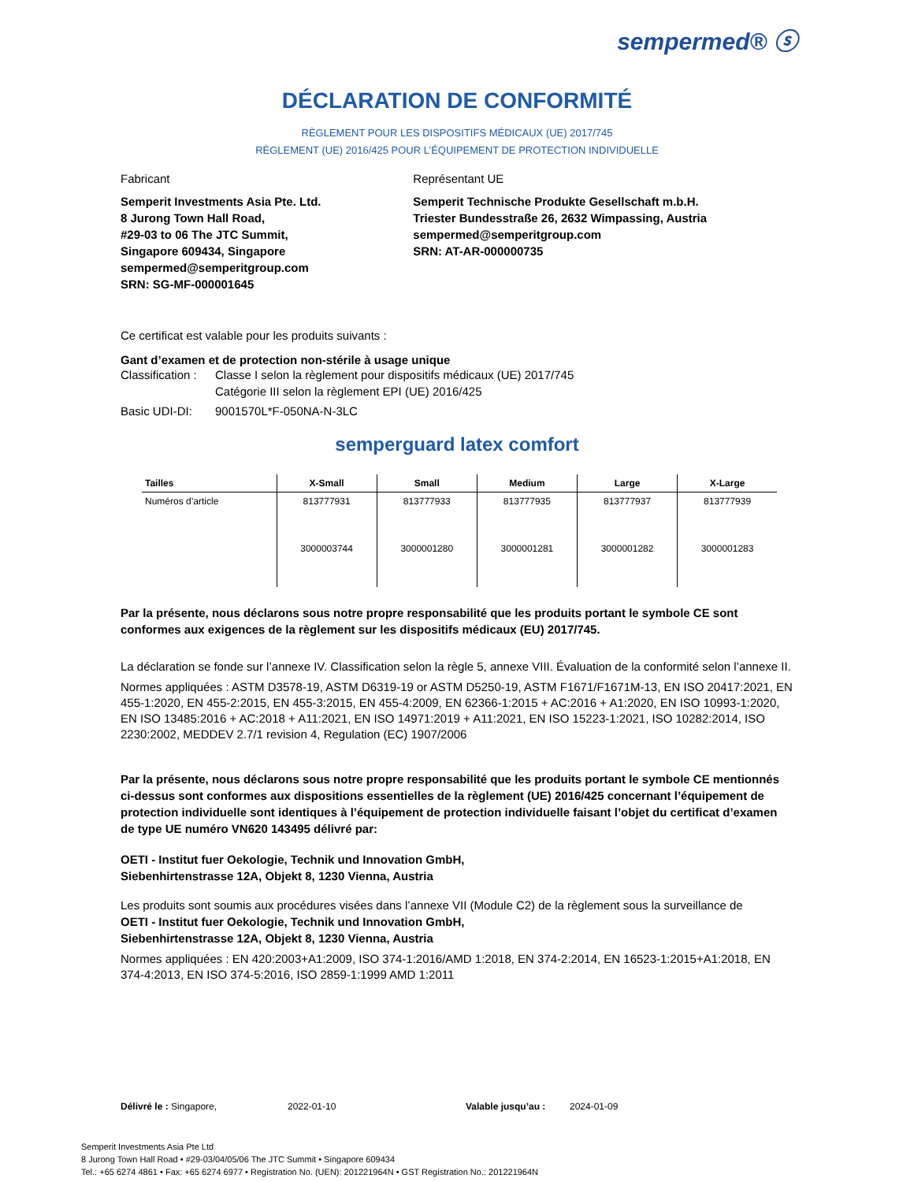sempermed® ⓢ
DÉCLARATION DE CONFORMITÉ
RÈGLEMENT POUR LES DISPOSITIFS MÉDICAUX (UE) 2017/745
RÈGLEMENT (UE) 2016/425 POUR L’ÉQUIPEMENT DE PROTECTION INDIVIDUELLE
Fabricant
Semperit Investments Asia Pte. Ltd.
8 Jurong Town Hall Road,
#29-03 to 06 The JTC Summit,
Singapore 609434, Singapore
sempermed@semperitgroup.com
SRN: SG-MF-000001645
Représentant UE
Semperit Technische Produkte Gesellschaft m.b.H.
Triester Bundesstraße 26, 2632 Wimpassing, Austria
sempermed@semperitgroup.com
SRN: AT-AR-000000735
Ce certificat est valable pour les produits suivants :
Gant d’examen et de protection non-stérile à usage unique
Classification : Classe I selon la règlement pour dispositifs médicaux (UE) 2017/745
Catégorie III selon la règlement EPI (UE) 2016/425
Basic UDI-DI: 9001570L*F-050NA-N-3LC
semperguard latex comfort
| Tailles | X-Small | Small | Medium | Large | X-Large |
| --- | --- | --- | --- | --- | --- |
| Numéros d’article | 813777931 | 813777933 | 813777935 | 813777937 | 813777939 |
| | 3000003744 | 3000001280 | 3000001281 | 3000001282 | 3000001283 |
Par la présente, nous déclarons sous notre propre responsabilité que les produits portant le symbole CE sont conformes aux exigences de la règlement sur les dispositifs médicaux (EU) 2017/745.
La déclaration se fonde sur l’annexe IV. Classification selon la règle 5, annexe VIII. Évaluation de la conformité selon l’annexe II.
Normes appliquées : ASTM D3578-19, ASTM D6319-19 or ASTM D5250-19, ASTM F1671/F1671M-13, EN ISO 20417:2021, EN 455-1:2020, EN 455-2:2015, EN 455-3:2015, EN 455-4:2009, EN 62366-1:2015 + AC:2016 + A1:2020, EN ISO 10993-1:2020, EN ISO 13485:2016 + AC:2018 + A11:2021, EN ISO 14971:2019 + A11:2021, EN ISO 15223-1:2021, ISO 10282:2014, ISO 2230:2002, MEDDEV 2.7/1 revision 4, Regulation (EC) 1907/2006
Par la présente, nous déclarons sous notre propre responsabilité que les produits portant le symbole CE mentionnés ci-dessus sont conformes aux dispositions essentielles de la règlement (UE) 2016/425 concernant l’équipement de protection individuelle sont identiques à l’équipement de protection individuelle faisant l’objet du certificat d’examen de type UE numéro VN620 143495 délivré par:
OETI - Institut fuer Oekologie, Technik und Innovation GmbH,
Siebenhirtenstrasse 12A, Objekt 8, 1230 Vienna, Austria
Les produits sont soumis aux procédures visées dans l’annexe VII (Module C2) de la règlement sous la surveillance de
OETI - Institut fuer Oekologie, Technik und Innovation GmbH,
Siebenhirtenstrasse 12A, Objekt 8, 1230 Vienna, Austria
Normes appliquées : EN 420:2003+A1:2009, ISO 374-1:2016/AMD 1:2018, EN 374-2:2014, EN 16523-1:2015+A1:2018, EN 374-4:2013, EN ISO 374-5:2016, ISO 2859-1:1999 AMD 1:2011
Délivré le : Singapore, 2022-01-10 Valable jusqu’au : 2024-01-09
Semperit Investments Asia Pte Ltd
8 Jurong Town Hall Road • #29-03/04/05/06 The JTC Summit • Singapore 609434
Tel.: +65 6274 4861 • Fax: +65 6274 6977 • Registration No. (UEN): 201221964N • GST Registration No.: 201221964N